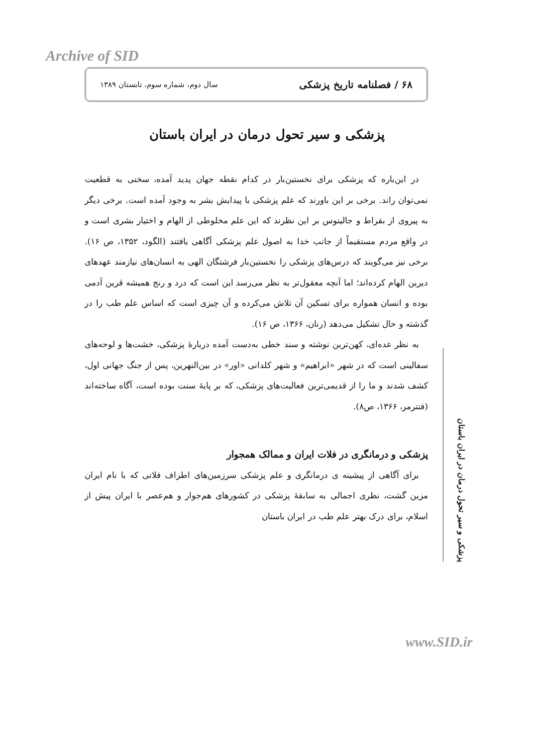Archive of SID
۶۸ / فصلنامه تاریخ پزشکی سال دوم، شماره سوم، تابستان ۱۳۸۹
پزشکی و سیر تحول درمان در ایران باستان
در این‌باره که پزشکی برای نخستین‌بار در کدام نقطه جهان پدید آمده، سخنی به قطعیت نمی‌توان راند. برخی بر این باورند که علم پزشکی با پیدایش بشر به وجود آمده است. برخی دیگر به پیروی از بقراط و جالینوس بر این نظرند که این علم مخلوطی از الهام و اختیار بشری است و در واقع مردم مستقیماً از جانب خدا به اصول علم پزشکی آگاهی یافتند (الگود، ۱۳۵۲، ص ۱۶). برخی نیز می‌گویند که درس‌های پزشکی را نخستین‌بار فرشتگان الهی به انسان‌های نیازمند عهدهای دیرین الهام کرده‌اند؛ اما آنچه معقول‌تر به نظر می‌رسد این است که درد و رنج همیشه قرین آدمی بوده و انسان همواره برای تسکین آن تلاش می‌کرده و آن چیزی است که اساس علم طب را در گذشته و حال تشکیل می‌دهد (رنان، ۱۳۶۶، ص ۱۶).
به نظر عده‌ای، کهن‌ترین نوشته و سند خطی به‌دست آمده دربارهٔ پزشکی، خشت‌ها و لوحه‌های سفالینی است که در شهر «ابراهیم» و شهر کلدانی «اور» در بین‌النهرین، پس از جنگ جهانی اول، کشف شدند و ما را از قدیمی‌ترین فعالیت‌های پزشکی، که بر پایهٔ سنت بوده است، آگاه ساخته‌اند (فنترمر، ۱۳۶۶، ص۸).
پزشکی و درمانگری در فلات ایران و ممالک همجوار
برای آگاهی از پیشینه ی درمانگری و علم پزشکی سرزمین‌های اطراف فلاتی که با نام ایران مزین گشت، نظری اجمالی به سابقهٔ پزشکی در کشورهای هم‌جوار و هم‌عصر با ایران پیش از اسلام، برای درک بهتر علم طب در ایران باستان
پزشکی و سیر تحول درمان در ایران باستان
www.SID.ir